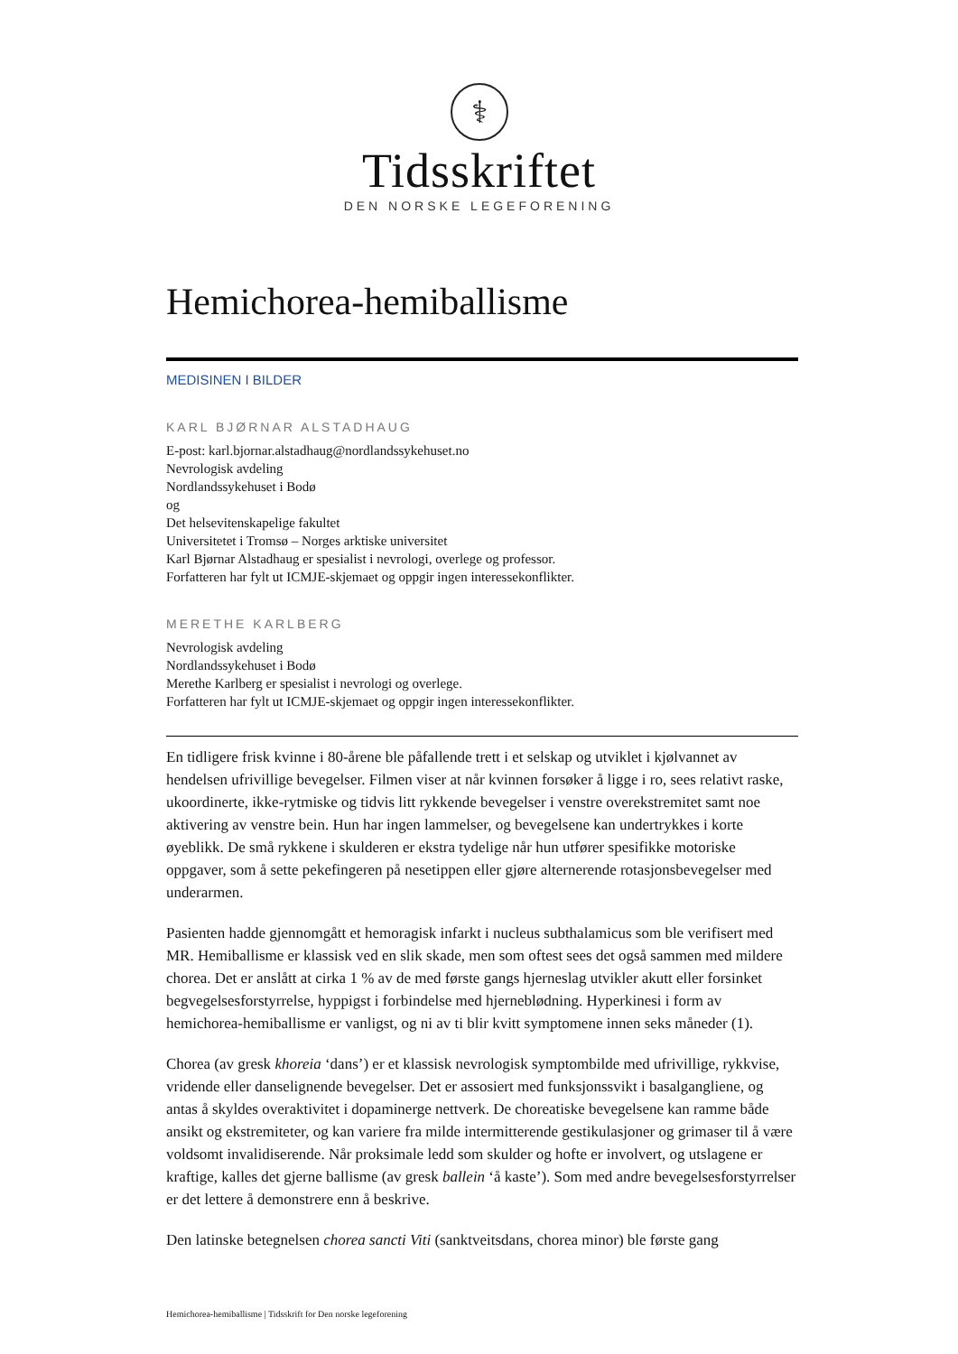⚕
Tidsskriftet
DEN NORSKE LEGEFORENING
Hemichorea-hemiballisme
MEDISINEN I BILDER
KARL BJØRNAR ALSTADHAUG
E-post: karl.bjornar.alstadhaug@nordlandssykehuset.no
Nevrologisk avdeling
Nordlandssykehuset i Bodø
og
Det helsevitenskapelige fakultet
Universitetet i Tromsø – Norges arktiske universitet
Karl Bjørnar Alstadhaug er spesialist i nevrologi, overlege og professor.
Forfatteren har fylt ut ICMJE-skjemaet og oppgir ingen interessekonflikter.
MERETHE KARLBERG
Nevrologisk avdeling
Nordlandssykehuset i Bodø
Merethe Karlberg er spesialist i nevrologi og overlege.
Forfatteren har fylt ut ICMJE-skjemaet og oppgir ingen interessekonflikter.
En tidligere frisk kvinne i 80-årene ble påfallende trett i et selskap og utviklet i kjølvannet av hendelsen ufrivillige bevegelser. Filmen viser at når kvinnen forsøker å ligge i ro, sees relativt raske, ukoordinerte, ikke-rytmiske og tidvis litt rykkende bevegelser i venstre overekstremitet samt noe aktivering av venstre bein. Hun har ingen lammelser, og bevegelsene kan undertrykkes i korte øyeblikk. De små rykkene i skulderen er ekstra tydelige når hun utfører spesifikke motoriske oppgaver, som å sette pekefingeren på nesetippen eller gjøre alternerende rotasjonsbevegelser med underarmen.
Pasienten hadde gjennomgått et hemoragisk infarkt i nucleus subthalamicus som ble verifisert med MR. Hemiballisme er klassisk ved en slik skade, men som oftest sees det også sammen med mildere chorea. Det er anslått at cirka 1 % av de med første gangs hjerneslag utvikler akutt eller forsinket begvegelsesforstyrrelse, hyppigst i forbindelse med hjerneblødning. Hyperkinesi i form av hemichorea-hemiballisme er vanligst, og ni av ti blir kvitt symptomene innen seks måneder (1).
Chorea (av gresk khoreia ‘dans’) er et klassisk nevrologisk symptombilde med ufrivillige, rykkvise, vridende eller danselignende bevegelser. Det er assosiert med funksjonssvikt i basalgangliene, og antas å skyldes overaktivitet i dopaminerge nettverk. De choreatiske bevegelsene kan ramme både ansikt og ekstremiteter, og kan variere fra milde intermitterende gestikulasjoner og grimaser til å være voldsomt invalidiserende. Når proksimale ledd som skulder og hofte er involvert, og utslagene er kraftige, kalles det gjerne ballisme (av gresk ballein ‘å kaste’). Som med andre bevegelsesforstyrrelser er det lettere å demonstrere enn å beskrive.
Den latinske betegnelsen chorea sancti Viti (sanktveitsdans, chorea minor) ble første gang
Hemichorea-hemiballisme | Tidsskrift for Den norske legeforening